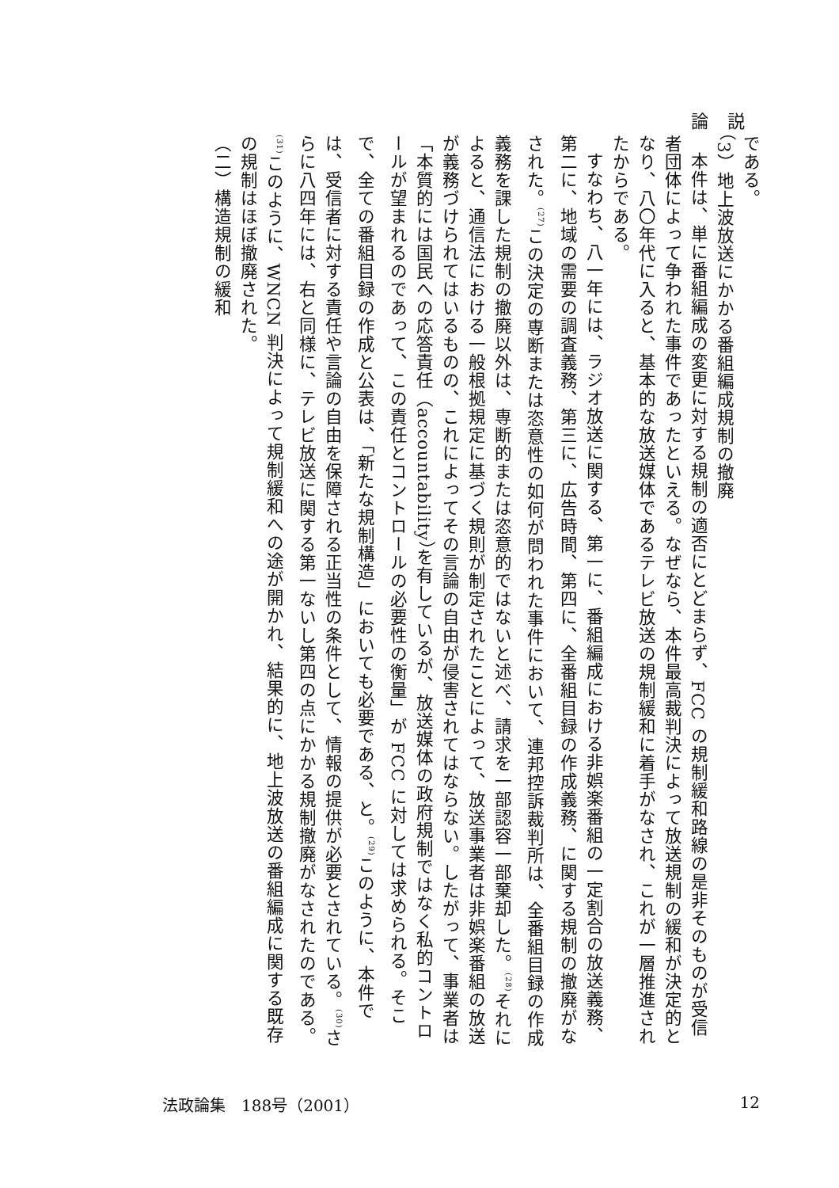論説
である。
（3）地上波放送にかかる番組編成規制の撤廃
本件は、単に番組編成の変更に対する規制の適否にとどまらず、FCC の規制緩和路線の是非そのものが受信者団体によって争われた事件であったといえる。なぜなら、本件最高裁判決によって放送規制の緩和が決定的となり、八〇年代に入ると、基本的な放送媒体であるテレビ放送の規制緩和に着手がなされ、これが一層推進されたからである。
すなわち、八一年には、ラジオ放送に関する、第一に、番組編成における非娯楽番組の一定割合の放送義務、第二に、地域の需要の調査義務、第三に、広告時間、第四に、全番組目録の作成義務、に関する規制の撤廃がなされた。<sup>(27)</sup>この決定の専断または恣意性の如何が問われた事件において、連邦控訴裁判所は、全番組目録の作成義務を課した規制の撤廃以外は、専断的または恣意的ではないと述べ、請求を一部認容一部棄却した。<sup>(28)</sup>それによると、通信法における一般根拠規定に基づく規則が制定されたことによって、放送事業者は非娯楽番組の放送が義務づけられてはいるものの、これによってその言論の自由が侵害されてはならない。したがって、事業者は「本質的には国民への応答責任（accountability）を有しているが、放送媒体の政府規制ではなく私的コントロールが望まれるのであって、この責任とコントロールの必要性の衡量」が FCC に対しては求められる。そこで、全ての番組目録の作成と公表は、「新たな規制構造」においても必要である、と。<sup>(29)</sup>このように、本件では、受信者に対する責任や言論の自由を保障される正当性の条件として、情報の提供が必要とされている。<sup>(30)</sup>さらに八四年には、右と同様に、テレビ放送に関する第一ないし第四の点にかかる規制撤廃がなされたのである。<sup>(31)</sup>このように、WNCN 判決によって規制緩和への途が開かれ、結果的に、地上波放送の番組編成に関する既存の規制はほぼ撤廃された。
（二）構造規制の緩和
法政論集　188号（2001） 12